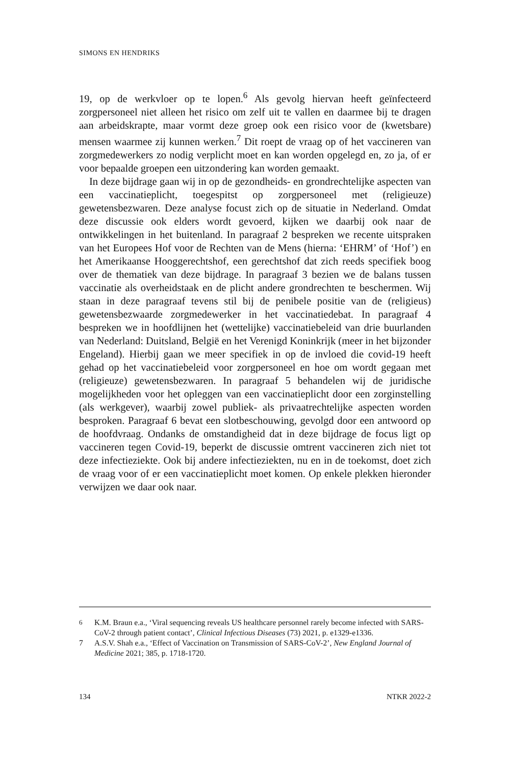SIMONS EN HENDRIKS
19, op de werkvloer op te lopen.<sup>6</sup> Als gevolg hiervan heeft geïnfecteerd zorgpersoneel niet alleen het risico om zelf uit te vallen en daarmee bij te dragen aan arbeidskrapte, maar vormt deze groep ook een risico voor de (kwetsbare) mensen waarmee zij kunnen werken.<sup>7</sup> Dit roept de vraag op of het vaccineren van zorgmedewerkers zo nodig verplicht moet en kan worden opgelegd en, zo ja, of er voor bepaalde groepen een uitzondering kan worden gemaakt.
In deze bijdrage gaan wij in op de gezondheids- en grondrechtelijke aspecten van een vaccinatieplicht, toegespitst op zorgpersoneel met (religieuze) gewetensbezwaren. Deze analyse focust zich op de situatie in Nederland. Omdat deze discussie ook elders wordt gevoerd, kijken we daarbij ook naar de ontwikkelingen in het buitenland. In paragraaf 2 bespreken we recente uitspraken van het Europees Hof voor de Rechten van de Mens (hierna: ‘EHRM’ of ‘Hof’) en het Amerikaanse Hooggerechtshof, een gerechtshof dat zich reeds specifiek boog over de thematiek van deze bijdrage. In paragraaf 3 bezien we de balans tussen vaccinatie als overheidstaak en de plicht andere grondrechten te beschermen. Wij staan in deze paragraaf tevens stil bij de penibele positie van de (religieus) gewetensbezwaarde zorgmedewerker in het vaccinatiedebat. In paragraaf 4 bespreken we in hoofdlijnen het (wettelijke) vaccinatiebeleid van drie buurlanden van Nederland: Duitsland, België en het Verenigd Koninkrijk (meer in het bijzonder Engeland). Hierbij gaan we meer specifiek in op de invloed die covid-19 heeft gehad op het vaccinatiebeleid voor zorgpersoneel en hoe om wordt gegaan met (religieuze) gewetensbezwaren. In paragraaf 5 behandelen wij de juridische mogelijkheden voor het opleggen van een vaccinatieplicht door een zorginstelling (als werkgever), waarbij zowel publiek- als privaatrechtelijke aspecten worden besproken. Paragraaf 6 bevat een slotbeschouwing, gevolgd door een antwoord op de hoofdvraag. Ondanks de omstandigheid dat in deze bijdrage de focus ligt op vaccineren tegen Covid-19, beperkt de discussie omtrent vaccineren zich niet tot deze infectieziekte. Ook bij andere infectieziekten, nu en in de toekomst, doet zich de vraag voor of er een vaccinatieplicht moet komen. Op enkele plekken hieronder verwijzen we daar ook naar.
<sup>6</sup> K.M. Braun e.a., ‘Viral sequencing reveals US healthcare personnel rarely become infected with SARS-CoV-2 through patient contact’, Clinical Infectious Diseases (73) 2021, p. e1329-e1336.
7 A.S.V. Shah e.a., ‘Effect of Vaccination on Transmission of SARS-CoV-2’, New England Journal of Medicine 2021; 385, p. 1718-1720.
134 NTKR 2022-2